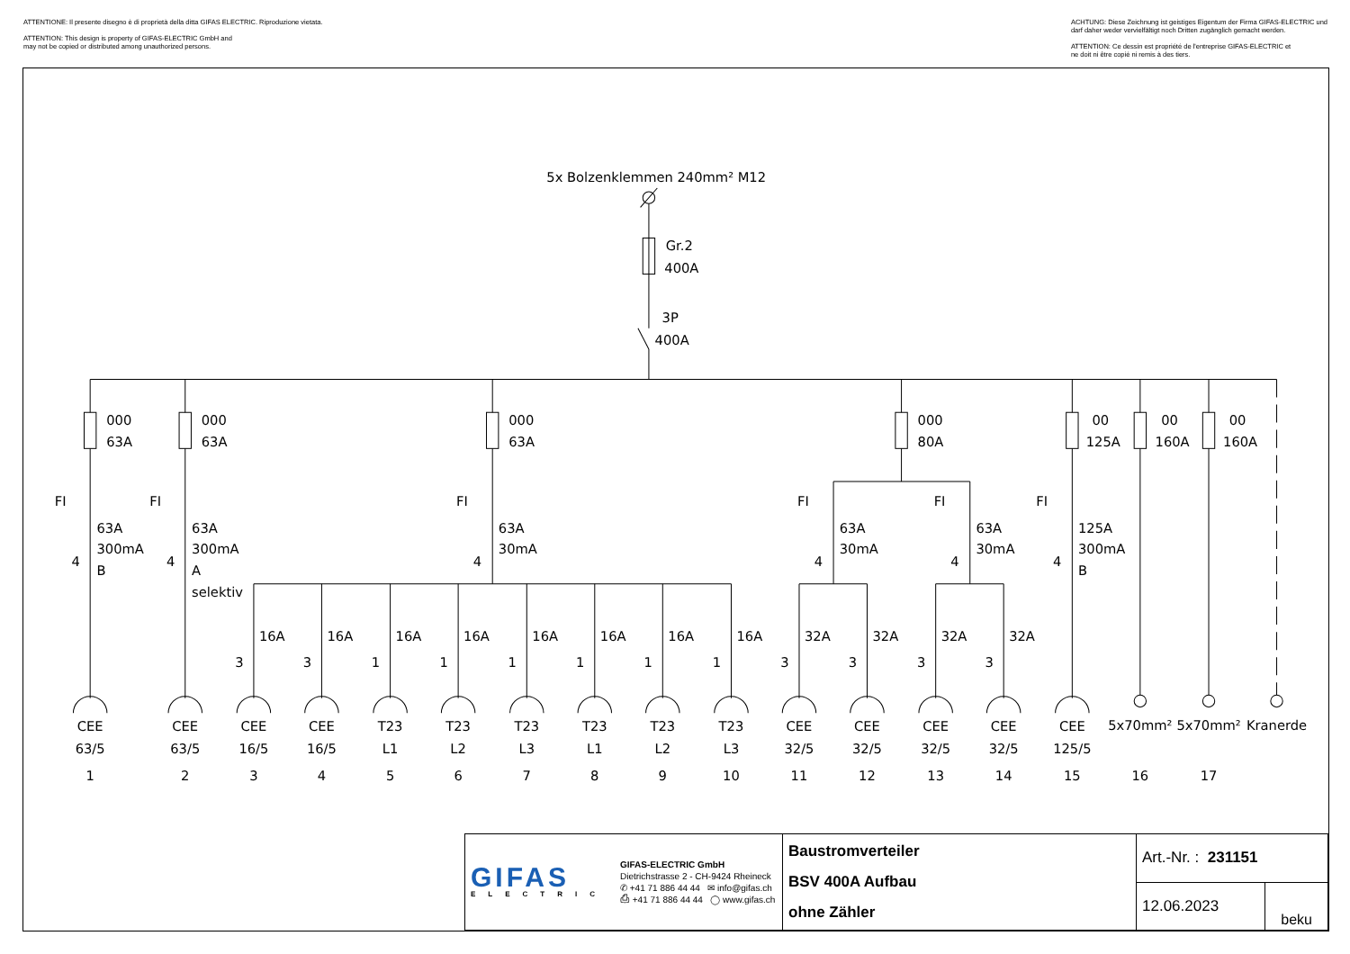ATTENTIONE: Il presente disegno è di proprietà della ditta GIFAS ELECTRIC. Riproduzione vietata.
ATTENTION: This design is property of GIFAS-ELECTRIC GmbH and
may not be copied or distributed among unauthorized persons.
ACHTUNG: Diese Zeichnung ist geistiges Eigentum der Firma GIFAS-ELECTRIC und
darf daher weder vervielfältigt noch Dritten zugänglich gemacht werden.
ATTENTION: Ce dessin est propriété de l'entreprise GIFAS-ELECTRIC et
ne doit ni être copié ni remis à des tiers.
5x Bolzenklemmen 240mm² M12
Gr.2
400A
3P
400A
000
63A
000
63A
000
63A
000
80A
00
125A
00
160A
00
160A
FI
63A
300mA
4
B
FI
63A
300mA
4
A
selektiv
FI
63A
30mA
4
FI
63A
30mA
4
FI
63A
30mA
4
FI
125A
300mA
4
B
16A
3
16A
3
16A
1
16A
1
16A
1
16A
1
16A
1
16A
1
32A
3
32A
3
32A
3
32A
3
CEE
63/5
1
CEE
63/5
2
CEE
16/5
3
CEE
16/5
4
T23
L1
5
T23
L2
6
T23
L3
7
T23
L1
8
T23
L2
9
T23
L3
10
CEE
32/5
11
CEE
32/5
12
CEE
32/5
13
CEE
32/5
14
CEE
125/5
15
5x70mm²
16
5x70mm²
17
Kranerde
| GIFAS ELECTRIC GIFAS-ELECTRIC GmbH Dietrichstrasse 2 - CH-9424 Rheineck ✆ +41 71 886 44 44 ✉ info@gifas.ch ⎙ +41 71 886 44 44 ◯ www.gifas.ch | Baustromverteiler BSV 400A Aufbau ohne Zähler | Art.-Nr. : 231151 | |
| | | 12.06.2023 | beku |